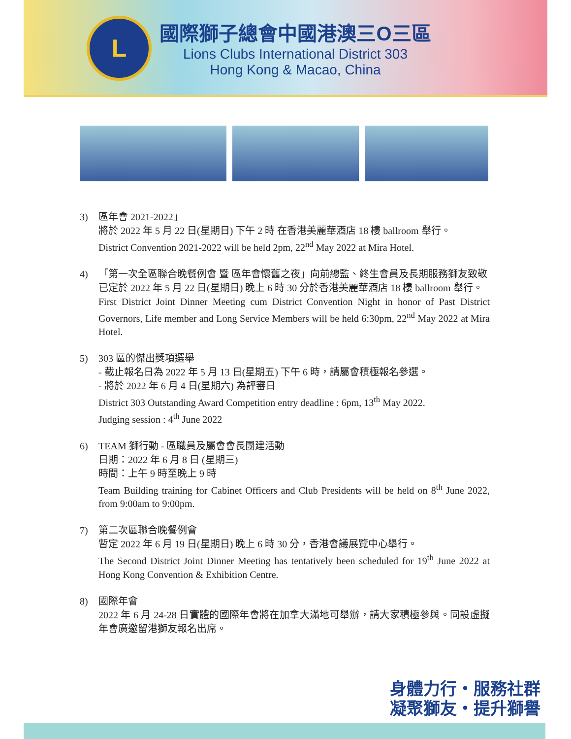L
國際獅子總會中國港澳三O三區
Lions Clubs International District 303
Hong Kong & Macao, China
3) 區年會 2021-2022」
將於 2022 年 5 月 22 日(星期日) 下午 2 時 在香港美麗華酒店 18 樓 ballroom 舉行。
District Convention 2021-2022 will be held 2pm, 22<sup>nd</sup> May 2022 at Mira Hotel.
4) 「第一次全區聯合晚餐例會 暨 區年會懷舊之夜」向前總監、終生會員及長期服務獅友致敬
已定於 2022 年 5 月 22 日(星期日) 晚上 6 時 30 分於香港美麗華酒店 18 樓 ballroom 舉行。
First District Joint Dinner Meeting cum District Convention Night in honor of Past District Governors, Life member and Long Service Members will be held 6:30pm, 22<sup>nd</sup> May 2022 at Mira Hotel.
5) 303 區的傑出獎項選舉
- 截止報名日為 2022 年 5 月 13 日(星期五) 下午 6 時，請屬會積極報名參選。
- 將於 2022 年 6 月 4 日(星期六) 為評審日
District 303 Outstanding Award Competition entry deadline : 6pm, 13<sup>th</sup> May 2022.
Judging session : 4<sup>th</sup> June 2022
6) TEAM 獅行動 - 區職員及屬會會長團建活動
日期：2022 年 6 月 8 日 (星期三)
時間：上午 9 時至晚上 9 時
Team Building training for Cabinet Officers and Club Presidents will be held on 8<sup>th</sup> June 2022, from 9:00am to 9:00pm.
7) 第二次區聯合晚餐例會
暫定 2022 年 6 月 19 日(星期日) 晚上 6 時 30 分，香港會議展覽中心舉行。
The Second District Joint Dinner Meeting has tentatively been scheduled for 19<sup>th</sup> June 2022 at Hong Kong Convention & Exhibition Centre.
8) 國際年會
2022 年 6 月 24-28 日實體的國際年會將在加拿大滿地可舉辦，請大家積極參與。同設虛擬年會廣邀留港獅友報名出席。
身體力行・服務社群
凝聚獅友・提升獅譽